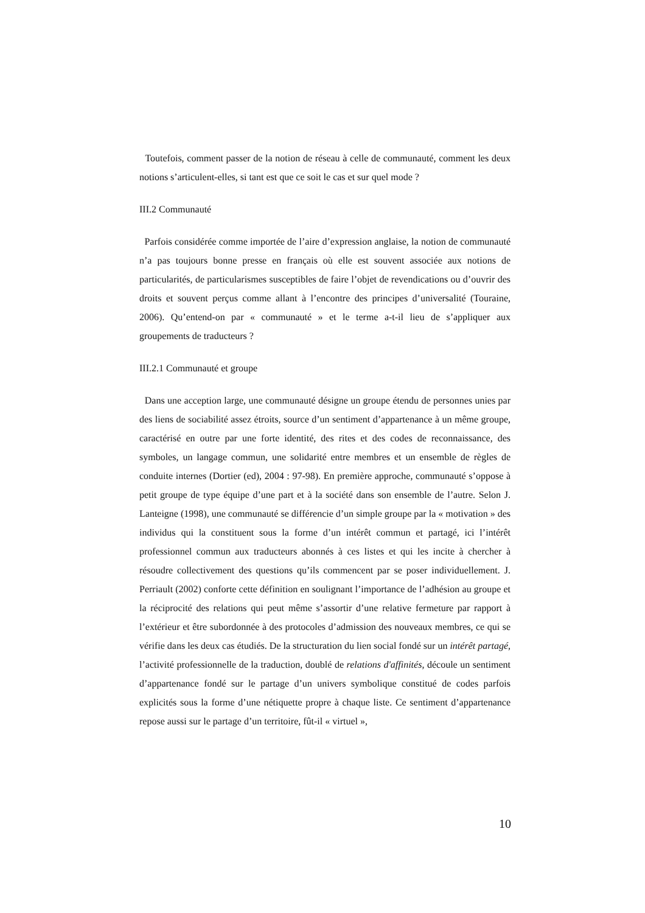Toutefois, comment passer de la notion de réseau à celle de communauté, comment les deux notions s’articulent-elles, si tant est que ce soit le cas et sur quel mode ?
III.2 Communauté
Parfois considérée comme importée de l’aire d’expression anglaise, la notion de communauté n’a pas toujours bonne presse en français où elle est souvent associée aux notions de particularités, de particularismes susceptibles de faire l’objet de revendications ou d’ouvrir des droits et souvent perçus comme allant à l’encontre des principes d’universalité (Touraine, 2006). Qu’entend-on par « communauté » et le terme a-t-il lieu de s’appliquer aux groupements de traducteurs ?
III.2.1 Communauté et groupe
Dans une acception large, une communauté désigne un groupe étendu de personnes unies par des liens de sociabilité assez étroits, source d’un sentiment d’appartenance à un même groupe, caractérisé en outre par une forte identité, des rites et des codes de reconnaissance, des symboles, un langage commun, une solidarité entre membres et un ensemble de règles de conduite internes (Dortier (ed), 2004 : 97-98). En première approche, communauté s’oppose à petit groupe de type équipe d’une part et à la société dans son ensemble de l’autre. Selon J. Lanteigne (1998), une communauté se différencie d’un simple groupe par la « motivation » des individus qui la constituent sous la forme d’un intérêt commun et partagé, ici l’intérêt professionnel commun aux traducteurs abonnés à ces listes et qui les incite à chercher à résoudre collectivement des questions qu’ils commencent par se poser individuellement. J. Perriault (2002) conforte cette définition en soulignant l’importance de l’adhésion au groupe et la réciprocité des relations qui peut même s’assortir d’une relative fermeture par rapport à l’extérieur et être subordonnée à des protocoles d’admission des nouveaux membres, ce qui se vérifie dans les deux cas étudiés. De la structuration du lien social fondé sur un intérêt partagé, l’activité professionnelle de la traduction, doublé de relations d'affinités, découle un sentiment d’appartenance fondé sur le partage d’un univers symbolique constitué de codes parfois explicités sous la forme d’une nétiquette propre à chaque liste. Ce sentiment d’appartenance repose aussi sur le partage d’un territoire, fût-il « virtuel »,
10